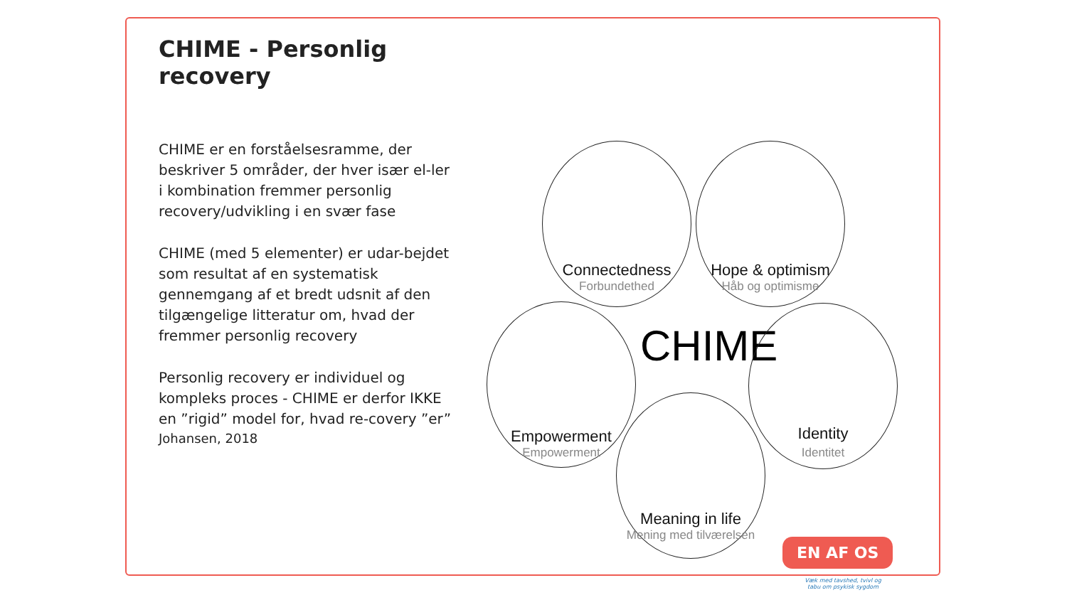CHIME - Personlig recovery
CHIME er en forståelsesramme, der beskriver 5 områder, der hver især el-ler i kombination fremmer personlig recovery/udvikling i en svær fase
CHIME (med 5 elementer) er udar-bejdet som resultat af en systematisk gennemgang af et bredt udsnit af den tilgængelige litteratur om, hvad der fremmer personlig recovery
Personlig recovery er individuel og kompleks proces - CHIME er derfor IKKE en ”rigid” model for, hvad re-covery ”er”
Johansen, 2018
Connectedness
Forbundethed
Hope & optimism
Håb og optimisme
Empowerment
Empowerment
CHIME
Identity
Identitet
Meaning in life
Mening med tilværelsen
EN AF OS
Væk med tavshed, tvivl og tabu om psykisk sygdom